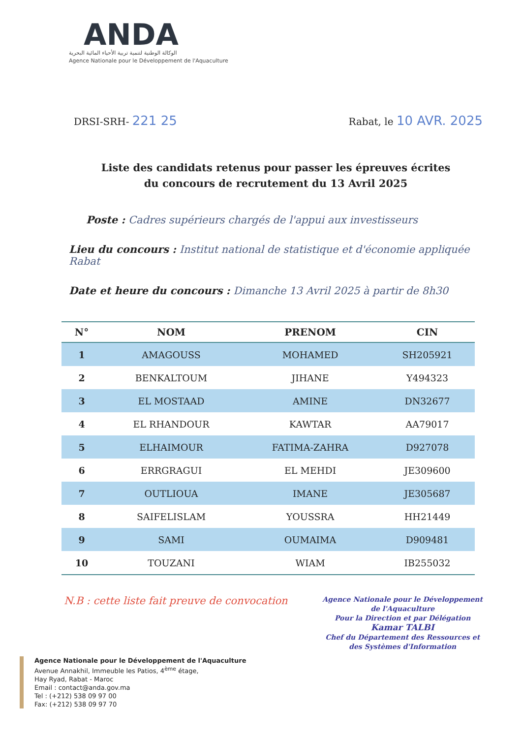ANDA
الوكالة الوطنية لتنمية تربية الأحياء المائية البحرية
Agence Nationale pour le Développement de l'Aquaculture
DRSI-SRH- 221 25
Rabat, le 10 AVR. 2025
Liste des candidats retenus pour passer les épreuves écrites
du concours de recrutement du 13 Avril 2025
Poste : Cadres supérieurs chargés de l'appui aux investisseurs
Lieu du concours : Institut national de statistique et d'économie appliquée Rabat
Date et heure du concours : Dimanche 13 Avril 2025 à partir de 8h30
| N° | NOM | PRENOM | CIN |
| --- | --- | --- | --- |
| 1 | AMAGOUSS | MOHAMED | SH205921 |
| 2 | BENKALTOUM | JIHANE | Y494323 |
| 3 | EL MOSTAAD | AMINE | DN32677 |
| 4 | EL RHANDOUR | KAWTAR | AA79017 |
| 5 | ELHAIMOUR | FATIMA-ZAHRA | D927078 |
| 6 | ERRGRAGUI | EL MEHDI | JE309600 |
| 7 | OUTLIOUA | IMANE | JE305687 |
| 8 | SAIFELISLAM | YOUSSRA | HH21449 |
| 9 | SAMI | OUMAIMA | D909481 |
| 10 | TOUZANI | WIAM | IB255032 |
N.B : cette liste fait preuve de convocation
Agence Nationale pour le Développement
de l'Aquaculture
Pour la Direction et par Délégation
Kamar TALBI
Chef du Département des Ressources et
des Systèmes d'Information
Agence Nationale pour le Développement de l'Aquaculture
Avenue Annakhil, Immeuble les Patios, 4<sup>ème</sup> étage,
Hay Ryad, Rabat - Maroc
Email : contact@anda.gov.ma
Tel : (+212) 538 09 97 00
Fax: (+212) 538 09 97 70